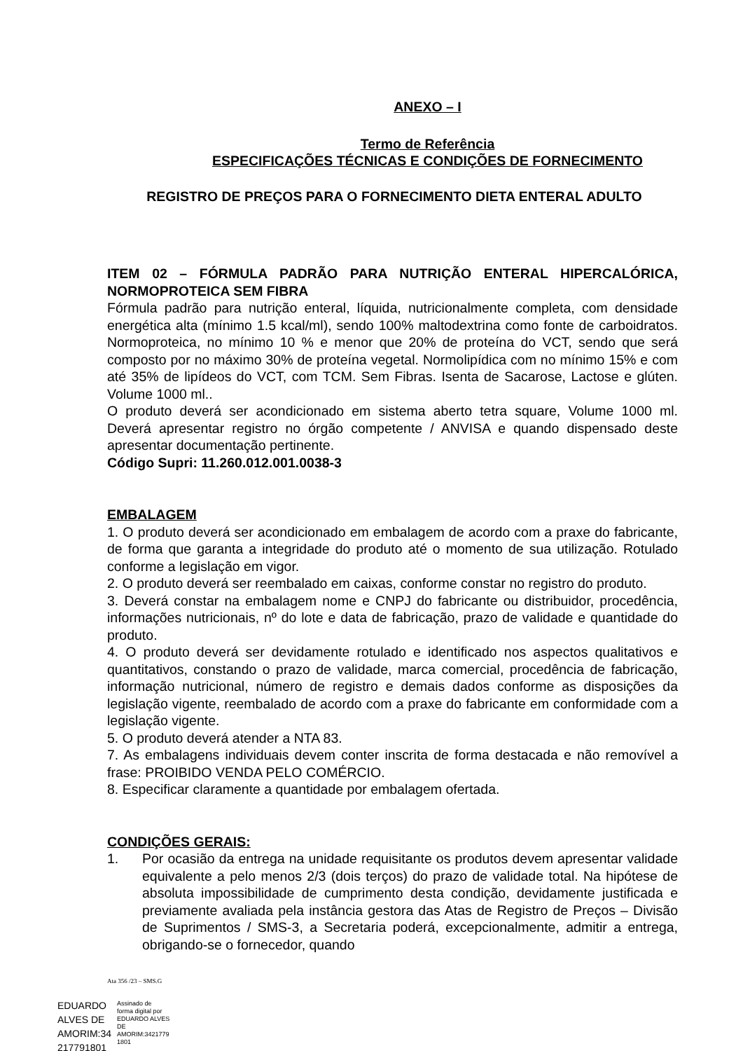ANEXO – I
Termo de Referência
ESPECIFICAÇÕES TÉCNICAS E CONDIÇÕES DE FORNECIMENTO
REGISTRO DE PREÇOS PARA O FORNECIMENTO DIETA ENTERAL ADULTO
ITEM 02 – FÓRMULA PADRÃO PARA NUTRIÇÃO ENTERAL HIPERCALÓRICA, NORMOPROTEICA SEM FIBRA
Fórmula padrão para nutrição enteral, líquida, nutricionalmente completa, com densidade energética alta (mínimo 1.5 kcal/ml), sendo 100% maltodextrina como fonte de carboidratos. Normoproteica, no mínimo 10 % e menor que 20% de proteína do VCT, sendo que será composto por no máximo 30% de proteína vegetal. Normolipídica com no mínimo 15% e com até 35% de lipídeos do VCT, com TCM. Sem Fibras. Isenta de Sacarose, Lactose e glúten. Volume 1000 ml..
O produto deverá ser acondicionado em sistema aberto tetra square, Volume 1000 ml. Deverá apresentar registro no órgão competente / ANVISA e quando dispensado deste apresentar documentação pertinente.
Código Supri: 11.260.012.001.0038-3
EMBALAGEM
1. O produto deverá ser acondicionado em embalagem de acordo com a praxe do fabricante, de forma que garanta a integridade do produto até o momento de sua utilização. Rotulado conforme a legislação em vigor.
2. O produto deverá ser reembalado em caixas, conforme constar no registro do produto.
3. Deverá constar na embalagem nome e CNPJ do fabricante ou distribuidor, procedência, informações nutricionais, nº do lote e data de fabricação, prazo de validade e quantidade do produto.
4. O produto deverá ser devidamente rotulado e identificado nos aspectos qualitativos e quantitativos, constando o prazo de validade, marca comercial, procedência de fabricação, informação nutricional, número de registro e demais dados conforme as disposições da legislação vigente, reembalado de acordo com a praxe do fabricante em conformidade com a legislação vigente.
5. O produto deverá atender a NTA 83.
7. As embalagens individuais devem conter inscrita de forma destacada e não removível a frase: PROIBIDO VENDA PELO COMÉRCIO.
8. Especificar claramente a quantidade por embalagem ofertada.
CONDIÇÕES GERAIS:
1. Por ocasião da entrega na unidade requisitante os produtos devem apresentar validade equivalente a pelo menos 2/3 (dois terços) do prazo de validade total. Na hipótese de absoluta impossibilidade de cumprimento desta condição, devidamente justificada e previamente avaliada pela instância gestora das Atas de Registro de Preços – Divisão de Suprimentos / SMS-3, a Secretaria poderá, excepcionalmente, admitir a entrega, obrigando-se o fornecedor, quando
Ata 356 /23 – SMS.G
EDUARDO
ALVES DE
AMORIM:34
217791801
Assinado de
forma digital por
EDUARDO ALVES
DE
AMORIM:3421779
1801